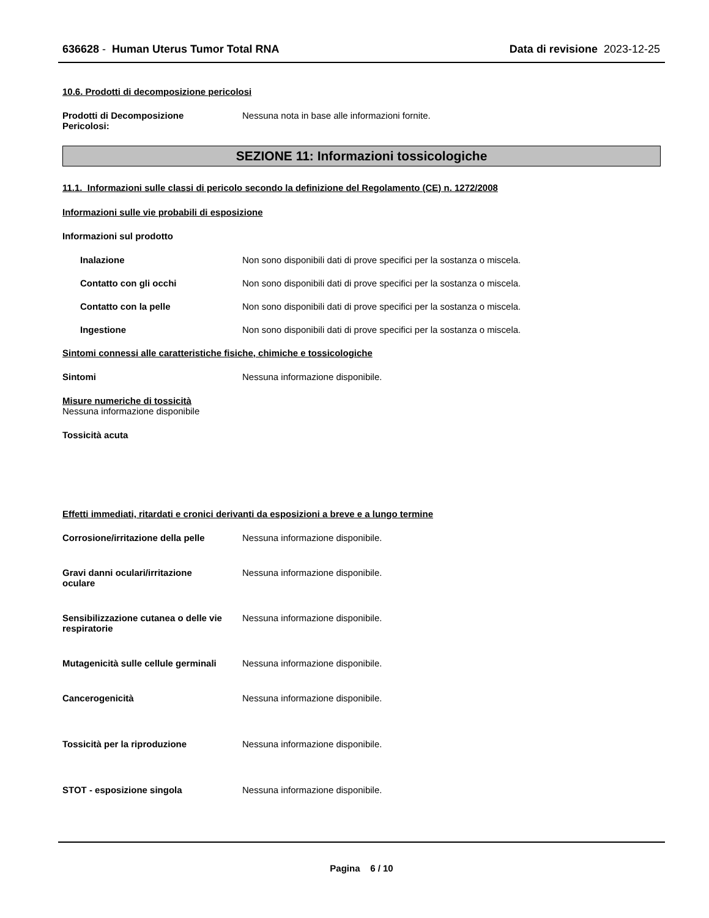636628 - Human Uterus Tumor Total RNA Data di revisione 2023-12-25
10.6. Prodotti di decomposizione pericolosi
Prodotti di Decomposizione
Pericolosi:
Nessuna nota in base alle informazioni fornite.
SEZIONE 11: Informazioni tossicologiche
11.1. Informazioni sulle classi di pericolo secondo la definizione del Regolamento (CE) n. 1272/2008
Informazioni sulle vie probabili di esposizione
Informazioni sul prodotto
Inalazione Non sono disponibili dati di prove specifici per la sostanza o miscela.
Contatto con gli occhi Non sono disponibili dati di prove specifici per la sostanza o miscela.
Contatto con la pelle Non sono disponibili dati di prove specifici per la sostanza o miscela.
Ingestione Non sono disponibili dati di prove specifici per la sostanza o miscela.
Sintomi connessi alle caratteristiche fisiche, chimiche e tossicologiche
Sintomi Nessuna informazione disponibile.
Misure numeriche di tossicità
Nessuna informazione disponibile
Tossicità acuta
Effetti immediati, ritardati e cronici derivanti da esposizioni a breve e a lungo termine
Corrosione/irritazione della pelle
Nessuna informazione disponibile.
Gravi danni oculari/irritazione
oculare
Nessuna informazione disponibile.
Sensibilizzazione cutanea o delle vie respiratorie
Nessuna informazione disponibile.
Mutagenicità sulle cellule germinali
Nessuna informazione disponibile.
Cancerogenicità Nessuna informazione disponibile.
Tossicità per la riproduzione Nessuna informazione disponibile.
STOT - esposizione singola Nessuna informazione disponibile.
Pagina 6 / 10